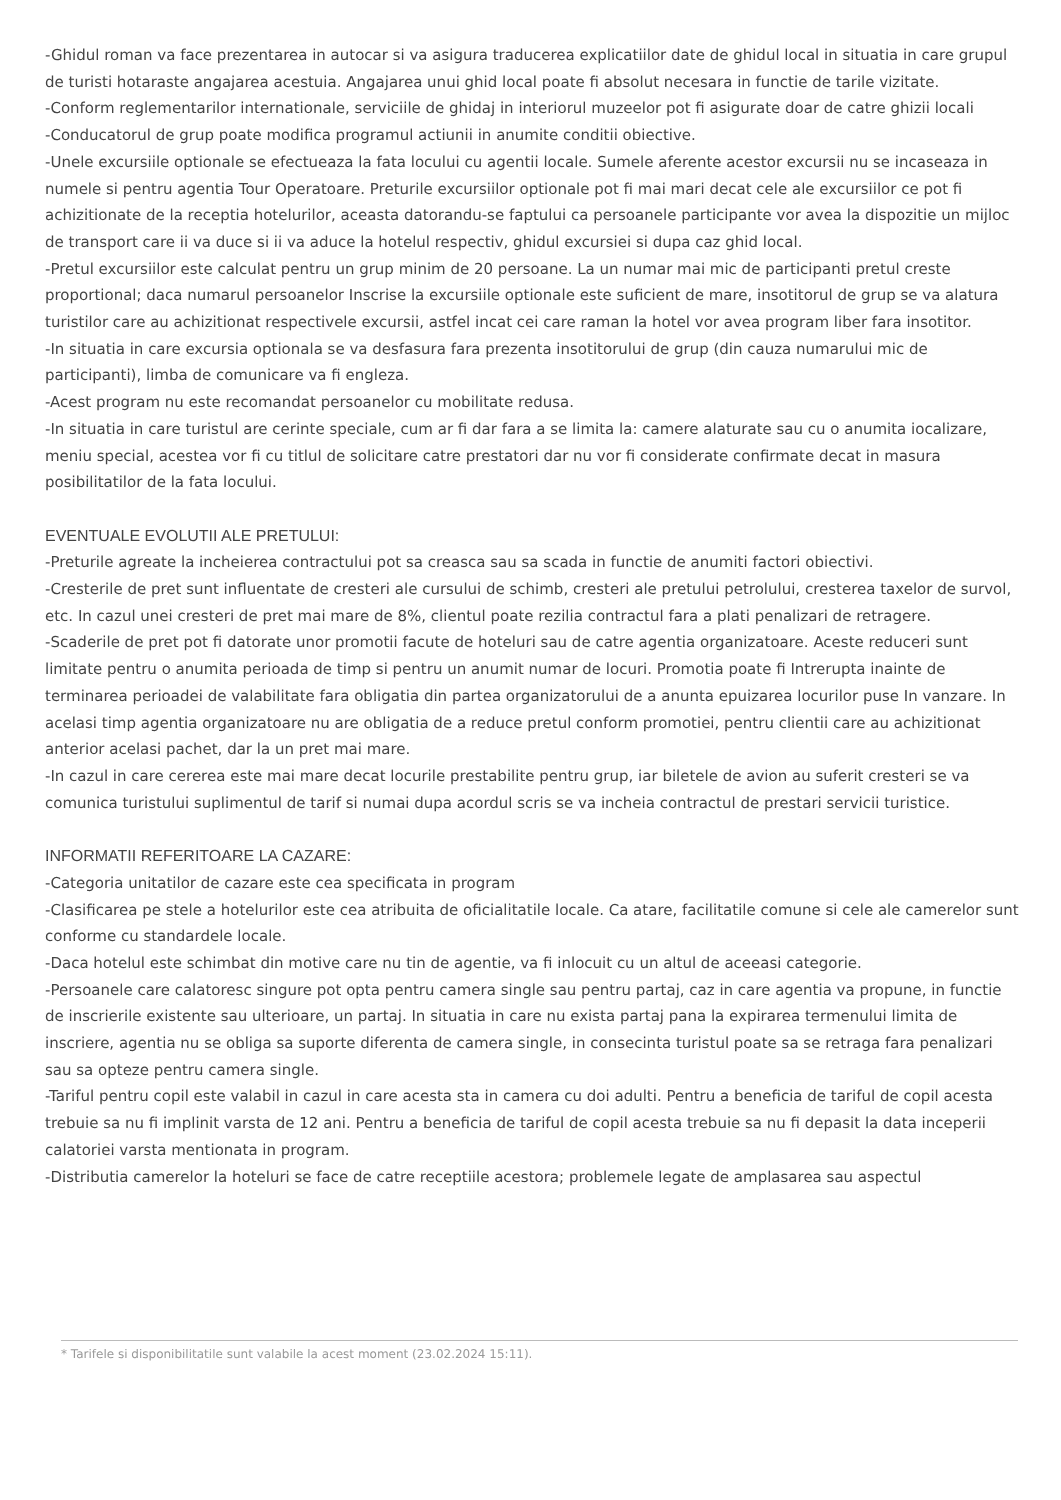-Ghidul roman va face prezentarea in autocar si va asigura traducerea explicatiilor date de ghidul local in situatia in care grupul de turisti hotaraste angajarea acestuia. Angajarea unui ghid local poate fi absolut necesara in functie de tarile vizitate.
-Conform reglementarilor internationale, serviciile de ghidaj in interiorul muzeelor pot fi asigurate doar de catre ghizii locali
-Conducatorul de grup poate modifica programul actiunii in anumite conditii obiective.
-Unele excursiile optionale se efectueaza la fata locului cu agentii locale. Sumele aferente acestor excursii nu se incaseaza in numele si pentru agentia Tour Operatoare. Preturile excursiilor optionale pot fi mai mari decat cele ale excursiilor ce pot fi achizitionate de la receptia hotelurilor, aceasta datorandu-se faptului ca persoanele participante vor avea la dispozitie un mijloc de transport care ii va duce si ii va aduce la hotelul respectiv, ghidul excursiei si dupa caz ghid local.
-Pretul excursiilor este calculat pentru un grup minim de 20 persoane. La un numar mai mic de participanti pretul creste proportional; daca numarul persoanelor Inscrise la excursiile optionale este suficient de mare, insotitorul de grup se va alatura turistilor care au achizitionat respectivele excursii, astfel incat cei care raman la hotel vor avea program liber fara insotitor.
-In situatia in care excursia optionala se va desfasura fara prezenta insotitorului de grup (din cauza numarului mic de participanti), limba de comunicare va fi engleza.
-Acest program nu este recomandat persoanelor cu mobilitate redusa.
-In situatia in care turistul are cerinte speciale, cum ar fi dar fara a se limita la: camere alaturate sau cu o anumita iocalizare, meniu special, acestea vor fi cu titlul de solicitare catre prestatori dar nu vor fi considerate confirmate decat in masura posibilitatilor de la fata locului.
EVENTUALE EVOLUTII ALE PRETULUI:
-Preturile agreate la incheierea contractului pot sa creasca sau sa scada in functie de anumiti factori obiectivi.
-Cresterile de pret sunt influentate de cresteri ale cursului de schimb, cresteri ale pretului petrolului, cresterea taxelor de survol, etc. In cazul unei cresteri de pret mai mare de 8%, clientul poate rezilia contractul fara a plati penalizari de retragere.
-Scaderile de pret pot fi datorate unor promotii facute de hoteluri sau de catre agentia organizatoare. Aceste reduceri sunt limitate pentru o anumita perioada de timp si pentru un anumit numar de locuri. Promotia poate fi Intrerupta inainte de terminarea perioadei de valabilitate fara obligatia din partea organizatorului de a anunta epuizarea locurilor puse In vanzare. In acelasi timp agentia organizatoare nu are obligatia de a reduce pretul conform promotiei, pentru clientii care au achizitionat anterior acelasi pachet, dar la un pret mai mare.
-In cazul in care cererea este mai mare decat locurile prestabilite pentru grup, iar biletele de avion au suferit cresteri se va comunica turistului suplimentul de tarif si numai dupa acordul scris se va incheia contractul de prestari servicii turistice.
INFORMATII REFERITOARE LA CAZARE:
-Categoria unitatilor de cazare este cea specificata in program
-Clasificarea pe stele a hotelurilor este cea atribuita de oficialitatile locale. Ca atare, facilitatile comune si cele ale camerelor sunt conforme cu standardele locale.
-Daca hotelul este schimbat din motive care nu tin de agentie, va fi inlocuit cu un altul de aceeasi categorie.
-Persoanele care calatoresc singure pot opta pentru camera single sau pentru partaj, caz in care agentia va propune, in functie de inscrierile existente sau ulterioare, un partaj. In situatia in care nu exista partaj pana la expirarea termenului limita de inscriere, agentia nu se obliga sa suporte diferenta de camera single, in consecinta turistul poate sa se retraga fara penalizari sau sa opteze pentru camera single.
-Tariful pentru copil este valabil in cazul in care acesta sta in camera cu doi adulti. Pentru a beneficia de tariful de copil acesta trebuie sa nu fi implinit varsta de 12 ani. Pentru a beneficia de tariful de copil acesta trebuie sa nu fi depasit la data inceperii calatoriei varsta mentionata in program.
-Distributia camerelor la hoteluri se face de catre receptiile acestora; problemele legate de amplasarea sau aspectul
* Tarifele si disponibilitatile sunt valabile la acest moment (23.02.2024 15:11).